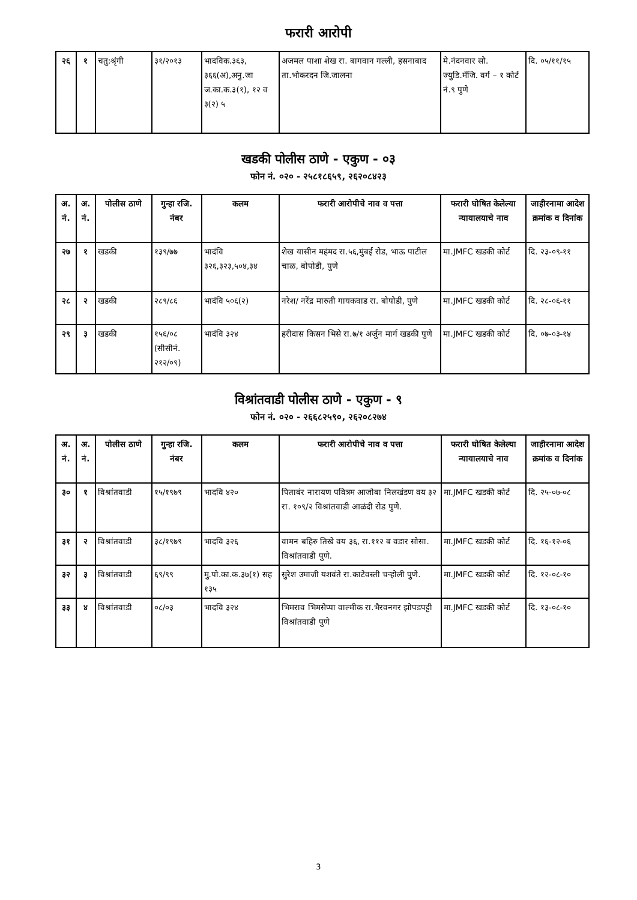फरारी आरोपी
| २६ | १ | चतु:श्रृंगी | ३१/२०१३ | भादविक.३६३, ३६६(अ),अनु.जा ज.का.क.३(१), १२ व ३(२) ५ | अजमल पाशा शेख रा. बागवान गल्ली, हसनाबाद ता.भोकरदन जि.जालना | मे.नंदनवार सो. ज्युडि.मॅजि. वर्ग – १ कोर्ट नं.९ पुणे | दि. ०५/११/१५ |
खडकी पोलीस ठाणे - एकुण - ०३
फोन नं. ०२० - २५८१८६५९, २६२०८४२३
| अ. नं. | अ. नं. | पोलीस ठाणे | गुन्हा रजि. नंबर | कलम | फरारी आरोपीचे नाव व पत्ता | फरारी घोषित केलेल्या न्यायालयाचे नाव | जाहीरनामा आदेश क्रमांक व दिनांक |
| --- | --- | --- | --- | --- | --- | --- | --- |
| २७ | १ | खडकी | १३९/७७ | भादंवि ३२६,३२३,५०४,३४ | शेख यासीन महंमद रा.५६,मुंबई रोड, भाऊ पाटील चाळ, बोपोडी, पुणे | मा.JMFC खडकी कोर्ट | दि. २३-०९-११ |
| २८ | २ | खडकी | २८९/८६ | भादंवि ५०६(२) | नरेश/ नरेंद्र मारुती गायकवाड रा. बोपोडी, पुणे | मा.JMFC खडकी कोर्ट | दि. २८-०६-११ |
| २९ | ३ | खडकी | १५६/०८ (सीसीनं. २१२/०९) | भादंवि ३२४ | हरीदास किसन भिसे रा.७/१ अर्जुन मार्ग खडकी पुणे | मा.JMFC खडकी कोर्ट | दि. ०७-०३-१४ |
विश्रांतवाडी पोलीस ठाणे - एकुण - ९
फोन नं. ०२० - २६६८२५९०, २६२०८२७४
| अ. नं. | अ. नं. | पोलीस ठाणे | गुन्हा रजि. नंबर | कलम | फरारी आरोपीचे नाव व पत्ता | फरारी घोषित केलेल्या न्यायालयाचे नाव | जाहीरनामा आदेश क्रमांक व दिनांक |
| --- | --- | --- | --- | --- | --- | --- | --- |
| ३० | १ | विश्रांतवाडी | १५/१९७९ | भादवि ४२० | पिताबंर नारायण पवित्रम आजोबा निलखंडण वय ३२ रा. १०९/२ विश्रांतवाडी आळंदी रोड पुणे. | मा.JMFC खडकी कोर्ट | दि. २५-०७-०८ |
| ३१ | २ | विश्रांतवाडी | ३८/१९७९ | भादवि ३२६ | वामन बहिरु तिखे वय ३६, रा.११२ ब वडार सोसा. विश्रांतवाडी पुणे. | मा.JMFC खडकी कोर्ट | दि. १६-१२-०६ |
| ३२ | ३ | विश्रांतवाडी | ६९/९९ | मु.पो.का.क.३७(१) सह १३५ | सुरेश उमाजी यशवंते रा.काटेवस्ती चऱ्होली पुणे. | मा.JMFC खडकी कोर्ट | दि. १२-०८-१० |
| ३३ | ४ | विश्रांतवाडी | ०८/०३ | भादवि ३२४ | भिमराव भिमसेप्पा वाल्मीक रा.भैरवनगर झोपडपट्टी विश्रांतवाडी पुणे | मा.JMFC खडकी कोर्ट | दि. १३-०८-१० |
3